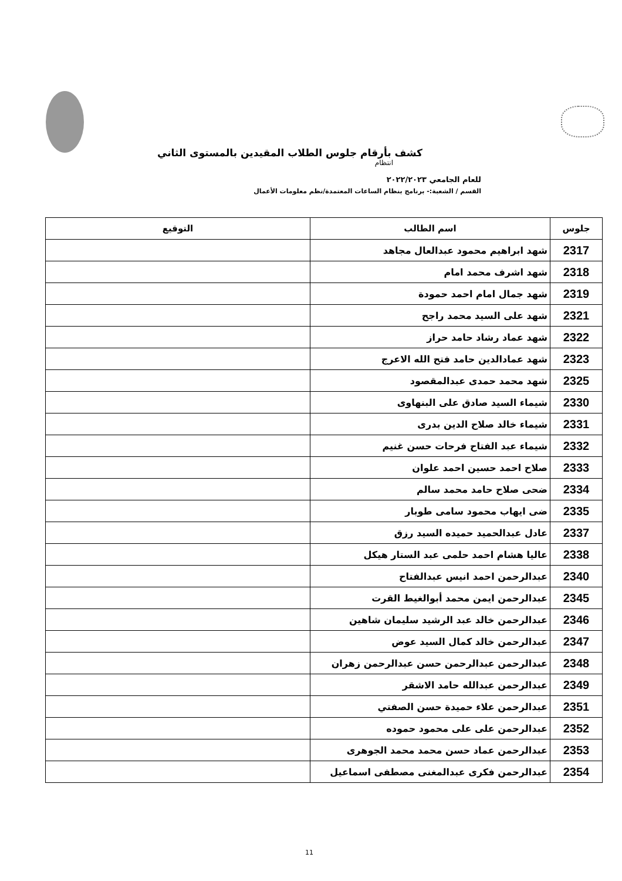كشف بأرقام جلوس الطلاب المقيدين بالمستوى الثاني
انتظام
للعام الجامعي ٢٠٢٢/٢٠٢٣
القسم / الشعبة:- برنامج بنظام الساعات المعتمدة/نظم معلومات الأعمال
| جلوس | اسم الطالب | التوقيع |
| --- | --- | --- |
| 2317 | شهد ابراهيم محمود عبدالعال مجاهد | |
| 2318 | شهد اشرف محمد امام | |
| 2319 | شهد جمال امام احمد حمودة | |
| 2321 | شهد على السيد محمد راجح | |
| 2322 | شهد عماد رشاد حامد حراز | |
| 2323 | شهد عمادالدين حامد فتح الله الاعرج | |
| 2325 | شهد محمد حمدى عبدالمقصود | |
| 2330 | شيماء السيد صادق على البنهاوى | |
| 2331 | شيماء خالد صلاح الدين بدرى | |
| 2332 | شيماء عبد الفتاح فرحات حسن غنيم | |
| 2333 | صلاح احمد حسين احمد علوان | |
| 2334 | ضحى صلاح حامد محمد سالم | |
| 2335 | ضى ايهاب محمود سامى طوبار | |
| 2337 | عادل عبدالحميد حميده السيد رزق | |
| 2338 | عاليا هشام احمد حلمى عبد الستار هيكل | |
| 2340 | عبدالرحمن احمد انيس عبدالفتاح | |
| 2345 | عبدالرحمن ايمن محمد أبوالغيط القرت | |
| 2346 | عبدالرحمن خالد عبد الرشيد سليمان شاهين | |
| 2347 | عبدالرحمن خالد كمال السيد عوض | |
| 2348 | عبدالرحمن عبدالرحمن حسن عبدالرحمن زهران | |
| 2349 | عبدالرحمن عبدالله حامد الاشقر | |
| 2351 | عبدالرحمن علاء حميدة حسن الصفتي | |
| 2352 | عبدالرحمن على على محمود حموده | |
| 2353 | عبدالرحمن عماد حسن محمد محمد الجوهرى | |
| 2354 | عبدالرحمن فكرى عبدالمغنى مصطفى اسماعيل | |
11